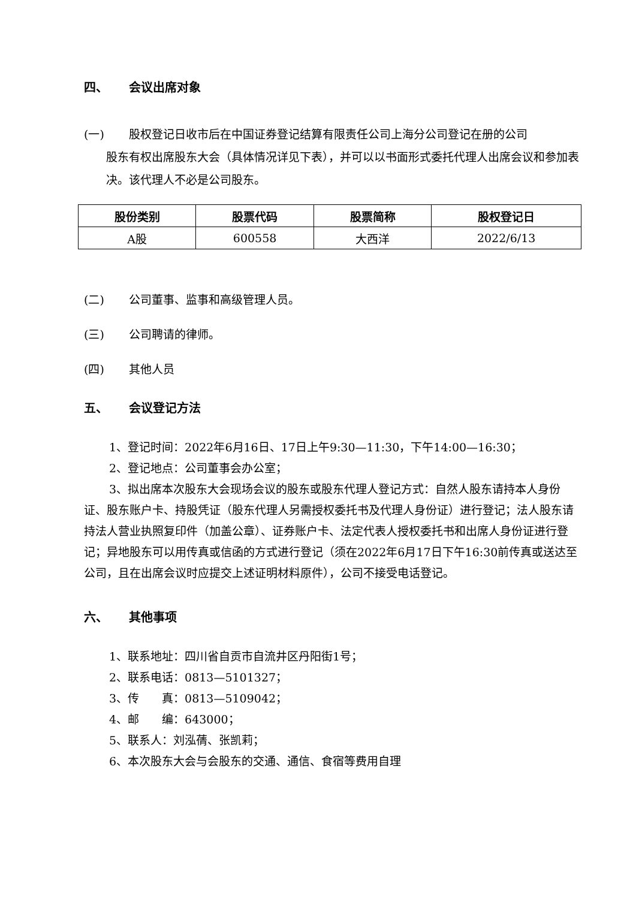四、 会议出席对象
(一) 股权登记日收市后在中国证券登记结算有限责任公司上海分公司登记在册的公司
股东有权出席股东大会（具体情况详见下表），并可以以书面形式委托代理人出席会议和参加表决。该代理人不必是公司股东。
| 股份类别 | 股票代码 | 股票简称 | 股权登记日 |
| --- | --- | --- | --- |
| A股 | 600558 | 大西洋 | 2022/6/13 |
(二) 公司董事、监事和高级管理人员。
(三) 公司聘请的律师。
(四) 其他人员
五、 会议登记方法
1、登记时间：2022年6月16日、17日上午9:30—11:30，下午14:00—16:30；
2、登记地点：公司董事会办公室；
3、拟出席本次股东大会现场会议的股东或股东代理人登记方式：自然人股东请持本人身份证、股东账户卡、持股凭证（股东代理人另需授权委托书及代理人身份证）进行登记；法人股东请持法人营业执照复印件（加盖公章）、证券账户卡、法定代表人授权委托书和出席人身份证进行登记；异地股东可以用传真或信函的方式进行登记（须在2022年6月17日下午16:30前传真或送达至公司，且在出席会议时应提交上述证明材料原件），公司不接受电话登记。
六、 其他事项
1、联系地址：四川省自贡市自流井区丹阳街1号；
2、联系电话：0813—5101327；
3、传　　真：0813—5109042；
4、邮　　编：643000；
5、联系人：刘泓蒨、张凯莉；
6、本次股东大会与会股东的交通、通信、食宿等费用自理